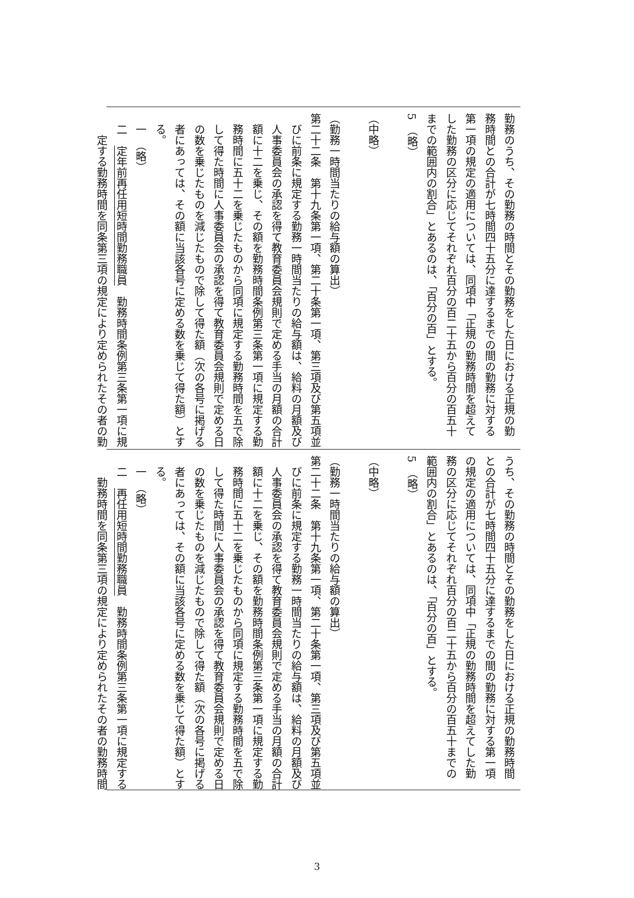勤務のうち、その勤務の時間とその勤務をした日における正規の勤
務時間との合計が七時間四十五分に達するまでの間の勤務に対する
第一項の規定の適用については、同項中「正規の勤務時間を超えて
した勤務の区分に応じてそれぞれ百分の百二十五から百分の百五十
までの範囲内の割合」とあるのは、「百分の百」とする。
5　（略）
​
（中略）
​
（勤務一時間当たりの給与額の算出）
第二十二条　第十九条第一項、第二十条第一項、第三項及び第五項並
びに前条に規定する勤務一時間当たりの給与額は、給料の月額及び
人事委員会の承認を得て教育委員会規則で定める手当の月額の合計
額に十二を乗じ、その額を勤務時間条例第三条第一項に規定する勤
務時間に五十二を乗じたものから同項に規定する勤務時間を五で除
して得た時間に人事委員会の承認を得て教育委員会規則で定める日
の数を乗じたものを減じたもので除して得た額（次の各号に掲げる
者にあっては、その額に当該各号に定める数を乗じて得た額）とす
る。
一　（略）
二　定年前再任用短時間勤務職員　勤務時間条例第三条第一項に規
定する勤務時間を同条第三項の規定により定められたその者の勤
うち、その勤務の時間とその勤務をした日における正規の勤務時間
との合計が七時間四十五分に達するまでの間の勤務に対する第一項
の規定の適用については、同項中「正規の勤務時間を超えてした勤
務の区分に応じてそれぞれ百分の百二十五から百分の百五十までの
範囲内の割合」とあるのは、「百分の百」とする。
5　（略）
​
（中略）
​
（勤務一時間当たりの給与額の算出）
第二十二条　第十九条第一項、第二十条第一項、第三項及び第五項並
びに前条に規定する勤務一時間当たりの給与額は、給料の月額及び
人事委員会の承認を得て教育委員会規則で定める手当の月額の合計
額に十二を乗じ、その額を勤務時間条例第三条第一項に規定する勤
務時間に五十二を乗じたものから同項に規定する勤務時間を五で除
して得た時間に人事委員会の承認を得て教育委員会規則で定める日
の数を乗じたものを減じたもので除して得た額（次の各号に掲げる
者にあっては、その額に当該各号に定める数を乗じて得た額）とす
る。
一　（略）
二　再任用短時間勤務職員　勤務時間条例第三条第一項に規定する
勤務時間を同条第三項の規定により定められたその者の勤務時間
3